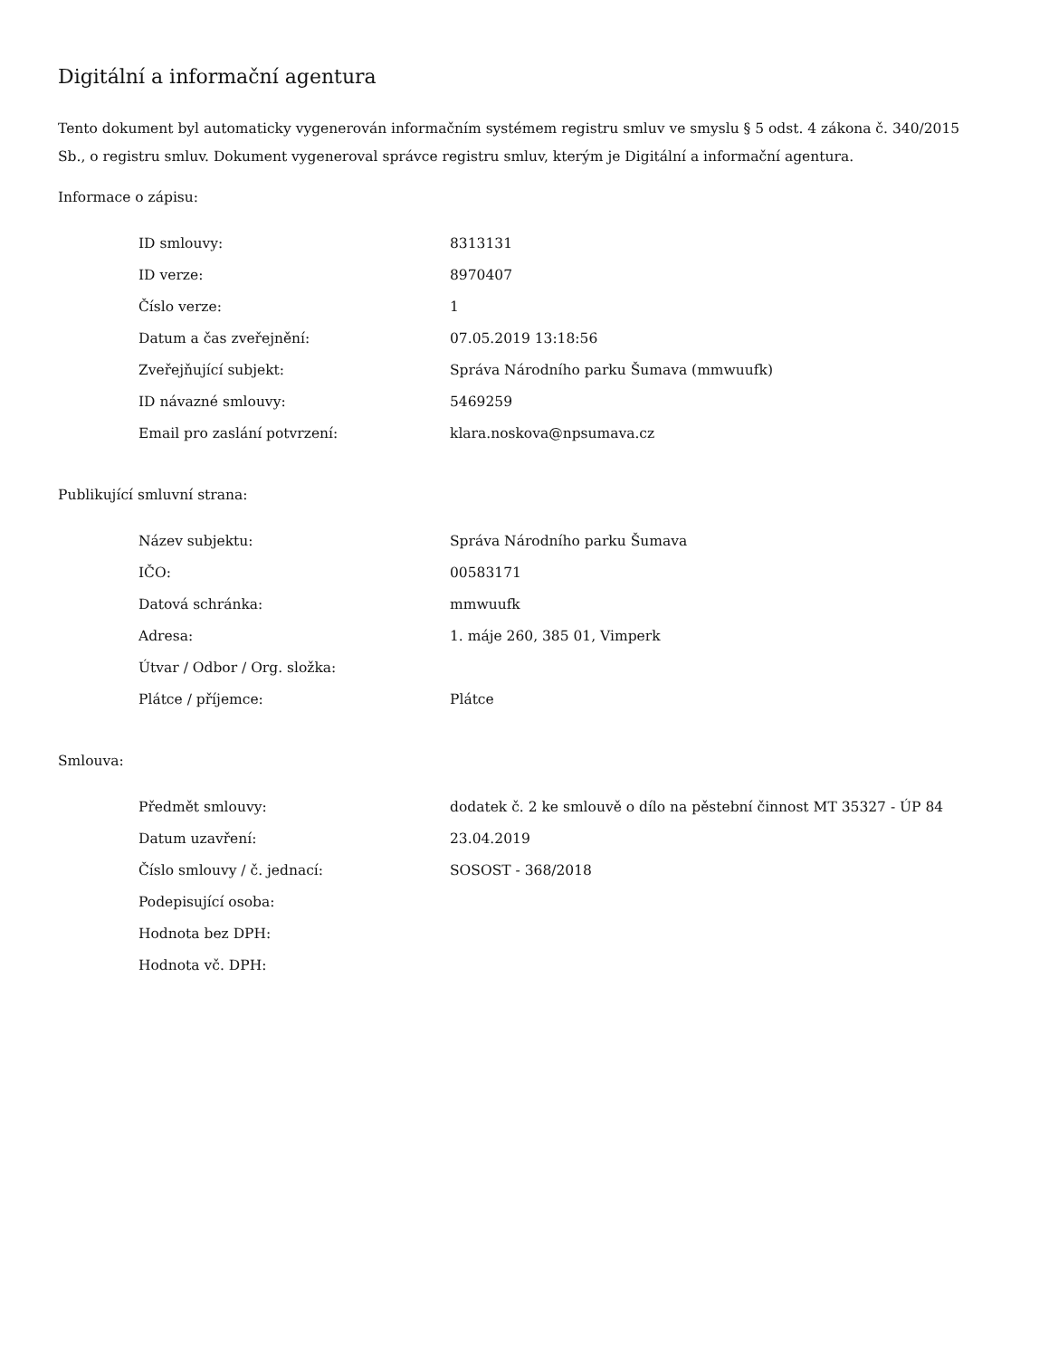Digitální a informační agentura
Tento dokument byl automaticky vygenerován informačním systémem registru smluv ve smyslu § 5 odst. 4 zákona č. 340/2015 Sb., o registru smluv. Dokument vygeneroval správce registru smluv, kterým je Digitální a informační agentura.
Informace o zápisu:
| ID smlouvy: | 8313131 |
| ID verze: | 8970407 |
| Číslo verze: | 1 |
| Datum a čas zveřejnění: | 07.05.2019 13:18:56 |
| Zveřejňující subjekt: | Správa Národního parku Šumava (mmwuufk) |
| ID návazné smlouvy: | 5469259 |
| Email pro zaslání potvrzení: | klara.noskova@npsumava.cz |
Publikující smluvní strana:
| Název subjektu: | Správa Národního parku Šumava |
| IČO: | 00583171 |
| Datová schránka: | mmwuufk |
| Adresa: | 1. máje 260, 385 01, Vimperk |
| Útvar / Odbor / Org. složka: | |
| Plátce / příjemce: | Plátce |
Smlouva:
| Předmět smlouvy: | dodatek č. 2 ke smlouvě o dílo na pěstební činnost MT 35327 - ÚP 84 |
| Datum uzavření: | 23.04.2019 |
| Číslo smlouvy / č. jednací: | SOSOST - 368/2018 |
| Podepisující osoba: | |
| Hodnota bez DPH: | |
| Hodnota vč. DPH: | |